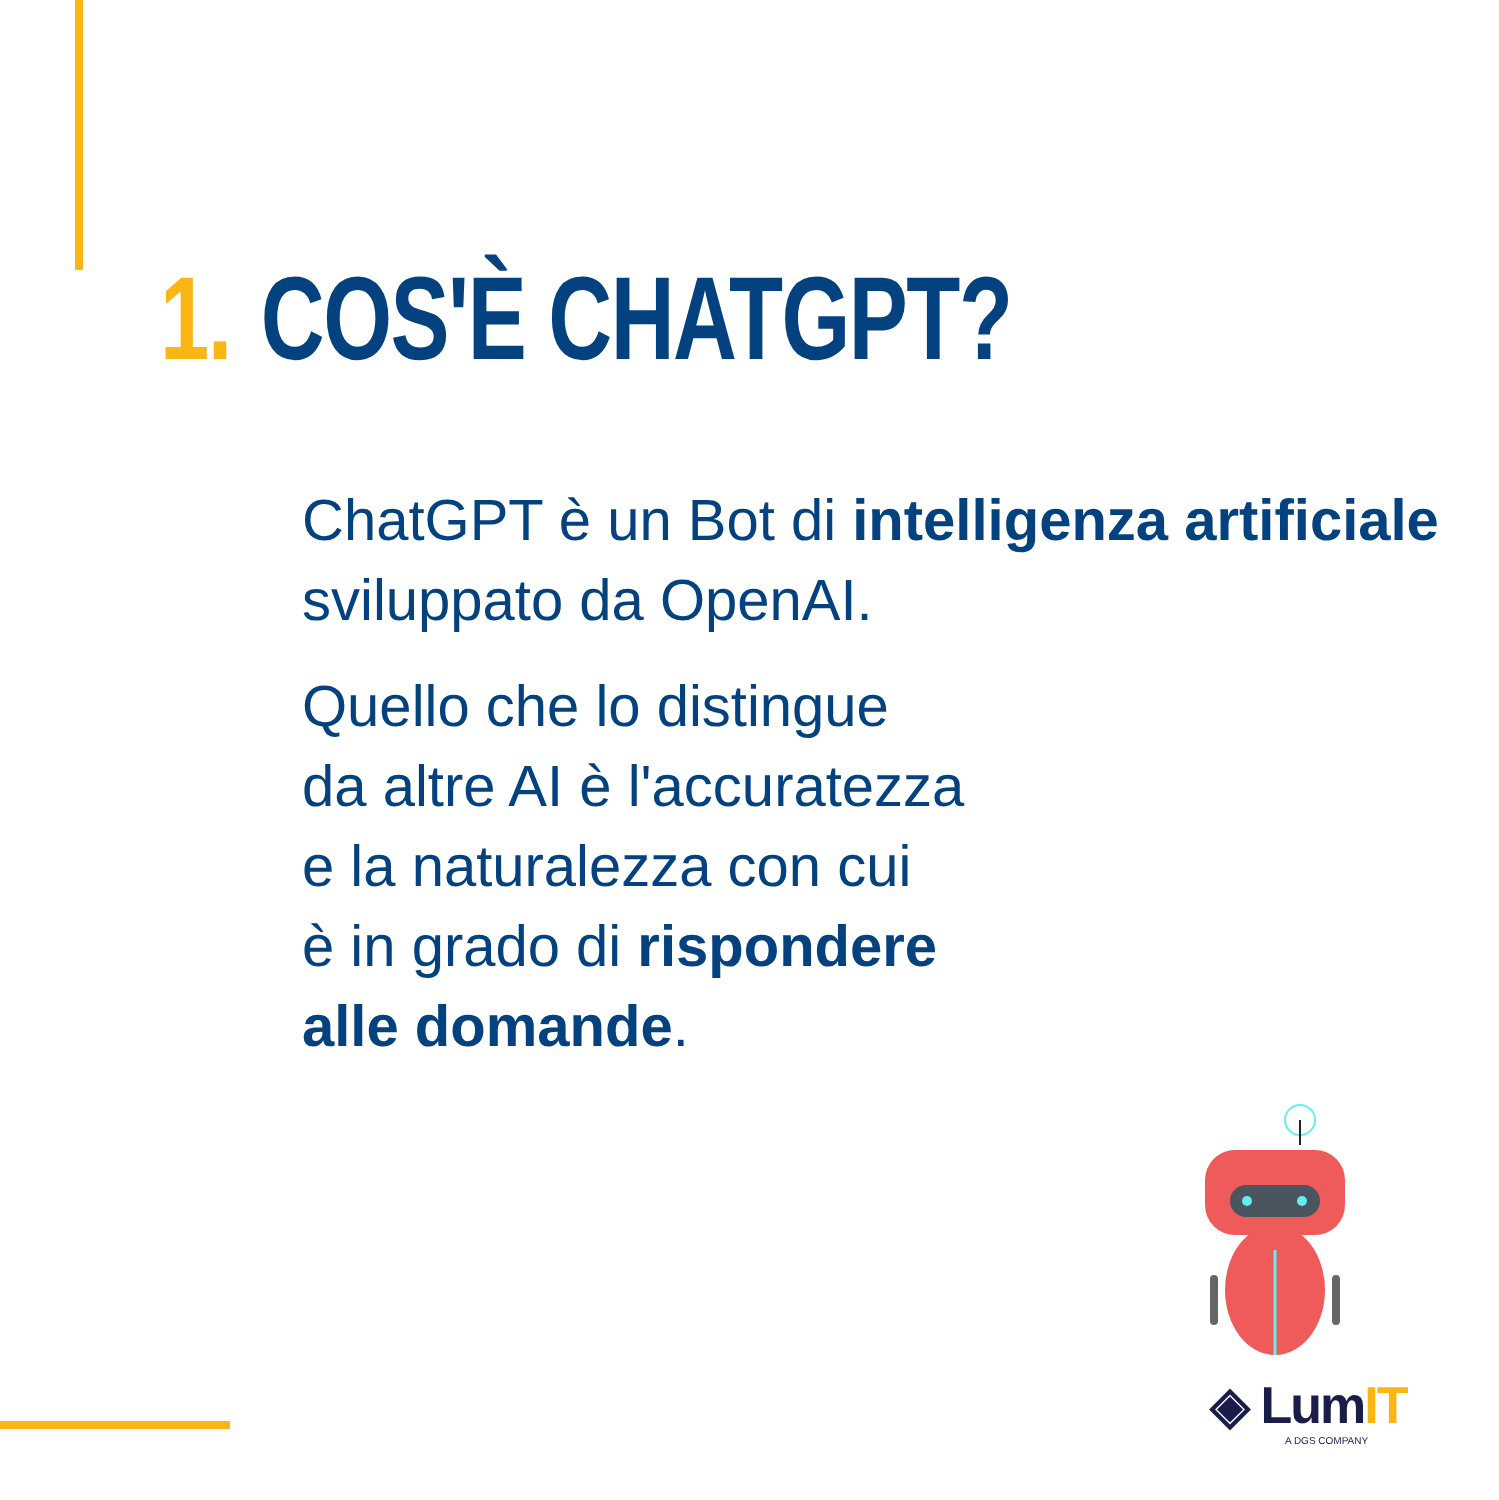1. COS'È CHATGPT?
ChatGPT è un Bot di intelligenza artificiale sviluppato da OpenAI.
Quello che lo distingue
da altre AI è l'accuratezza
e la naturalezza con cui
è in grado di rispondere
alle domande.
◈ LumIT
A DGS COMPANY